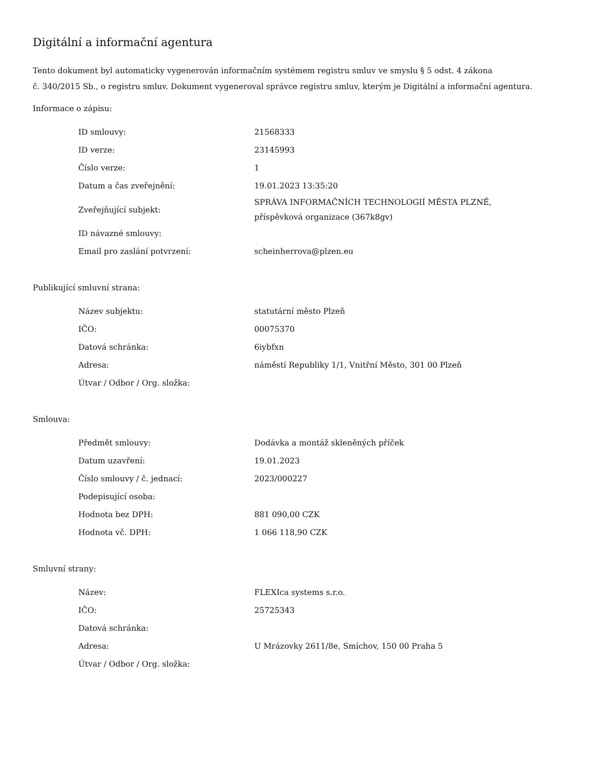Digitální a informační agentura
Tento dokument byl automaticky vygenerován informačním systémem registru smluv ve smyslu § 5 odst. 4 zákona
č. 340/2015 Sb., o registru smluv. Dokument vygeneroval správce registru smluv, kterým je Digitální a informační agentura.
Informace o zápisu:
| ID smlouvy: | 21568333 |
| ID verze: | 23145993 |
| Číslo verze: | 1 |
| Datum a čas zveřejnění: | 19.01.2023 13:35:20 |
| Zveřejňující subjekt: | SPRÁVA INFORMAČNÍCH TECHNOLOGIÍ MĚSTA PLZNĚ, příspěvková organizace (367k8gv) |
| ID návazné smlouvy: | |
| Email pro zaslání potvrzení: | scheinherrova@plzen.eu |
Publikující smluvní strana:
| Název subjektu: | statutární město Plzeň |
| IČO: | 00075370 |
| Datová schránka: | 6iybfxn |
| Adresa: | náměstí Republiky 1/1, Vnitřní Město, 301 00 Plzeň |
| Útvar / Odbor / Org. složka: | |
Smlouva:
| Předmět smlouvy: | Dodávka a montáž skleněných příček |
| Datum uzavření: | 19.01.2023 |
| Číslo smlouvy / č. jednací: | 2023/000227 |
| Podepisující osoba: | |
| Hodnota bez DPH: | 881 090,00 CZK |
| Hodnota vč. DPH: | 1 066 118,90 CZK |
Smluvní strany:
| Název: | FLEXIca systems s.r.o. |
| IČO: | 25725343 |
| Datová schránka: | |
| Adresa: | U Mrázovky 2611/8e, Smíchov, 150 00 Praha 5 |
| Útvar / Odbor / Org. složka: | |